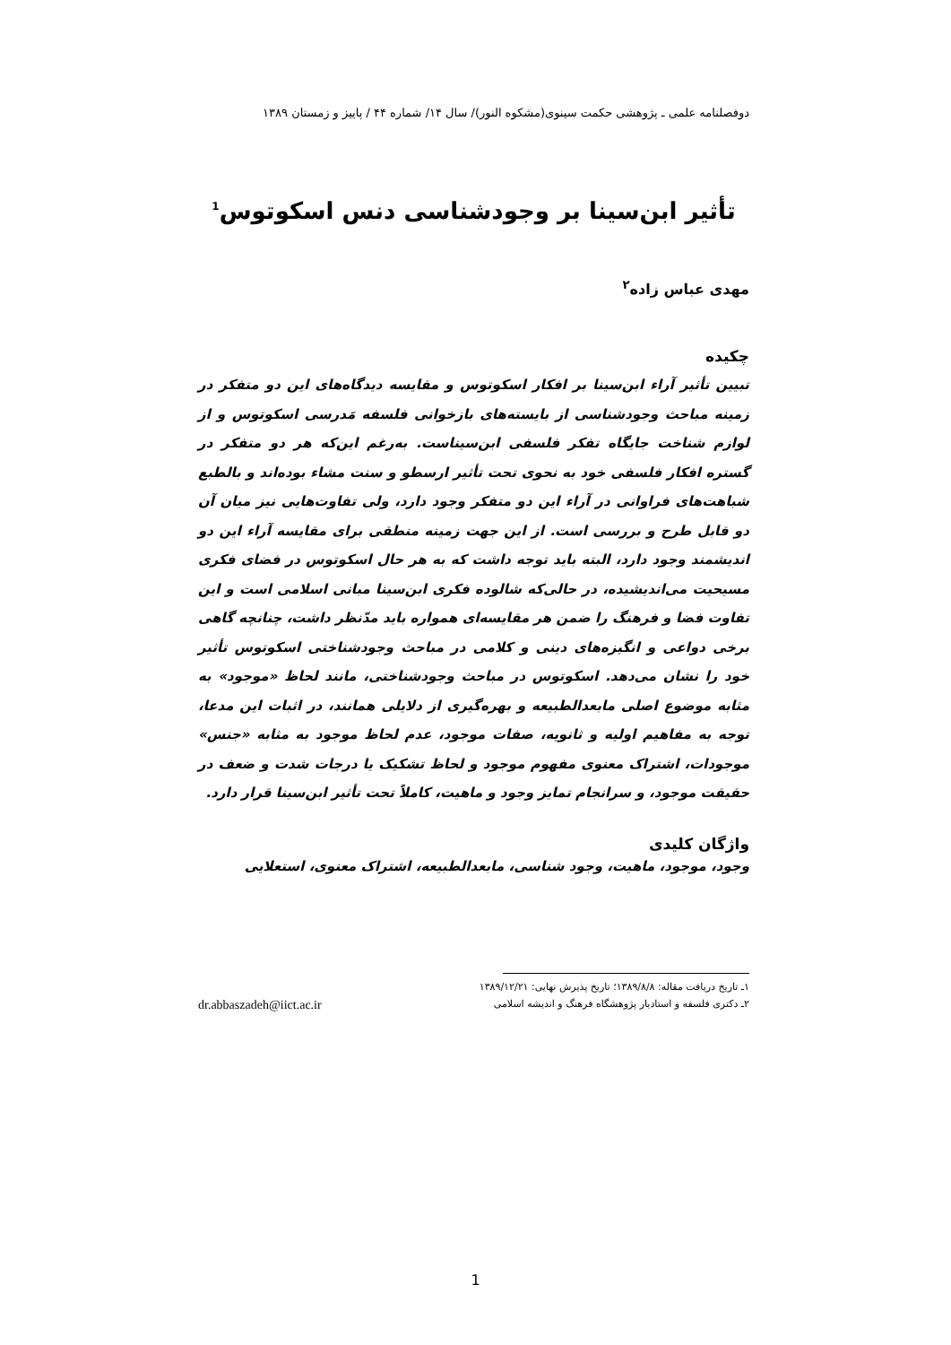دوفصلنامه علمی ـ پژوهشی حکمت سینوی(مشکوه النور)/ سال ۱۴/ شماره ۴۴ / پاییز و زمستان ۱۳۸۹
تأثیر ابن‌سینا بر وجودشناسی دنس اسکوتوس<sup>1</sup>
مهدی عباس زاده<sup>۲</sup>
چکیده
تبیین تأثیر آراء ابن‌سینا بر افکار اسکوتوس و مقایسه دیدگاه‌های این دو متفکر در زمینه مباحث وجودشناسی از بایسته‌های بازخوانی فلسفه مَدرسی اسکوتوس و از لوازم شناخت جایگاه تفکر فلسفی ابن‌سیناست. به‌رغم این‌که هر دو متفکر در گستره افکار فلسفی خود به نحوی تحت تأثیر ارسطو و سنت مشاء بوده‌اند و بالطبع شباهت‌های فراوانی در آراء این دو متفکر وجود دارد، ولی تفاوت‌هایی نیز میان آن دو قابل طرح و بررسی است. از این جهت زمینه منطقی برای مقایسه آراء این دو اندیشمند وجود دارد، البته باید توجه داشت که به هر حال اسکوتوس در فضای فکری مسیحیت می‌اندیشیده، در حالی‌که شالوده فکری ابن‌سینا مبانی اسلامی است و این تفاوت فضا و فرهنگ را ضمن هر مقایسه‌ای همواره باید مدّنظر داشت، چنانچه گاهی برخی دواعی و انگیزه‌های دینی و کلامی در مباحث وجودشناختی اسکوتوس تأثیر خود را نشان می‌دهد. اسکوتوس در مباحث وجودشناختی، مانند لحاظ «موجود» به مثابه موضوع اصلی مابعدالطبیعه و بهره‌گیری از دلایلی همانند، در اثبات این مدعا، توجه به مفاهیم اولیه و ثانویه، صفات موجود، عدم لحاظ موجود به مثابه «جنس» موجودات، اشتراک معنوی مفهوم موجود و لحاظ تشکیک یا درجات شدت و ضعف در حقیقت موجود، و سرانجام تمایز وجود و ماهیت، کاملاً تحت تأثیر ابن‌سینا قرار دارد.
واژگان کلیدی
وجود، موجود، ماهیت، وجود شناسی، مابعدالطبیعه، اشتراک معنوی، استعلایی
۱ـ تاریخ دریافت مقاله: ۱۳۸۹/۸/۸؛ تاریخ پذیرش نهایی: ۱۳۸۹/۱۲/۲۱
۲ـ دکتری فلسفه و استادیار پژوهشگاه فرهنگ و اندیشه اسلامی dr.abbaszadeh@iict.ac.ir
1